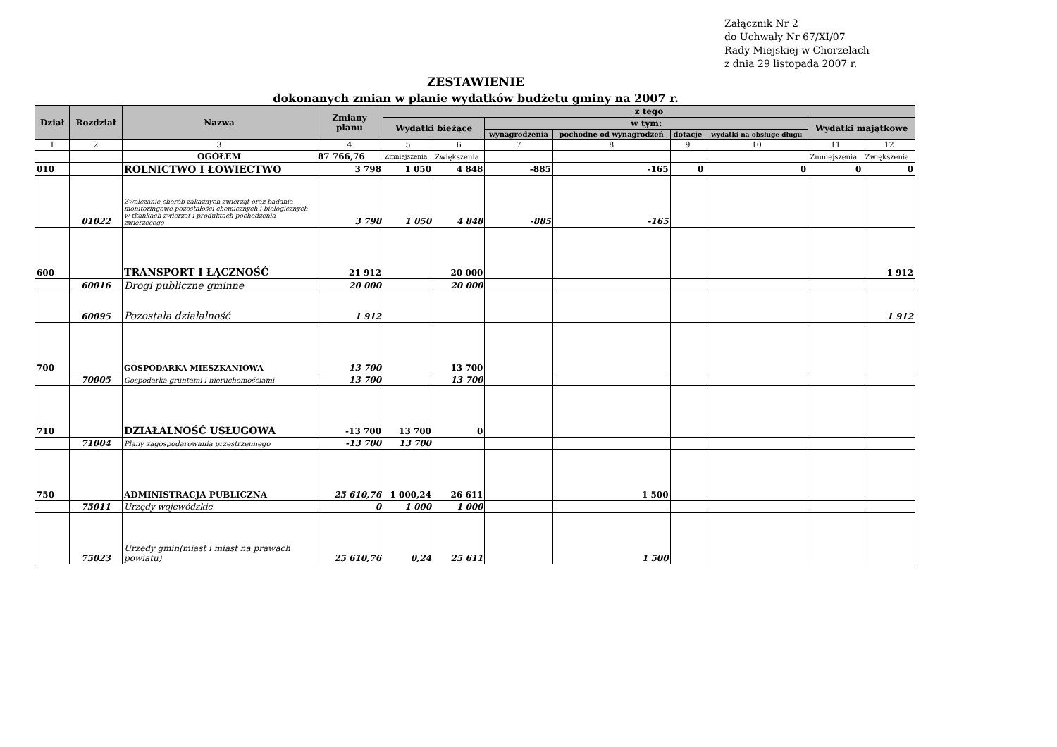Załącznik Nr 2
do Uchwały Nr 67/XI/07
Rady Miejskiej w Chorzelach
z dnia 29 listopada 2007 r.
ZESTAWIENIE
dokonanych zmian w planie wydatków budżetu gminy na 2007 r.
| Dział | Rozdział | Nazwa | Zmiany planu | z tego | | | | | | | |
| --- | --- | --- | --- | --- | --- | --- | --- | --- | --- | --- | --- |
| | | | | Wydatki bieżące | | w tym: | | | | Wydatki majątkowe | |
| | | | | | | wynagrodzenia | pochodne od wynagrodzeń | dotacje | wydatki na obsługe długu | | |
| 1 | 2 | 3 | 4 | 5 | 6 | 7 | 8 | 9 | 10 | 11 | 12 |
| | | OGÓŁEM | 87 766,76 | Zmniejszenia | Zwiększenia | | | | | Zmniejszenia | Zwiększenia |
| 010 | | ROLNICTWO I ŁOWIECTWO | 3 798 | 1 050 | 4 848 | -885 | -165 | 0 | 0 | 0 | 0 |
| | 01022 | Zwalczanie chorób zakaźnych zwierząt oraz badania monitoringowe pozostałości chemicznych i biologicznych w tkankach zwierzat i produktach pochodzenia zwierzecego | 3 798 | 1 050 | 4 848 | -885 | -165 | | | | |
| 600 | | TRANSPORT I ŁĄCZNOŚĆ | 21 912 | | 20 000 | | | | | | 1 912 |
| | 60016 | Drogi publiczne gminne | 20 000 | | 20 000 | | | | | | |
| | 60095 | Pozostała działalność | 1 912 | | | | | | | | 1 912 |
| 700 | | GOSPODARKA MIESZKANIOWA | 13 700 | | 13 700 | | | | | | |
| | 70005 | Gospodarka gruntami i nieruchomościami | 13 700 | | 13 700 | | | | | | |
| 710 | | DZIAŁALNOŚĆ USŁUGOWA | -13 700 | 13 700 | 0 | | | | | | |
| | 71004 | Plany zagospodarowania przestrzennego | -13 700 | 13 700 | | | | | | | |
| 750 | | ADMINISTRACJA PUBLICZNA | 25 610,76 | 1 000,24 | 26 611 | | 1 500 | | | | |
| | 75011 | Urzędy wojewódzkie | 0 | 1 000 | 1 000 | | | | | | |
| | 75023 | Urzedy gmin(miast i miast na prawach powiatu) | 25 610,76 | 0,24 | 25 611 | | 1 500 | | | | |